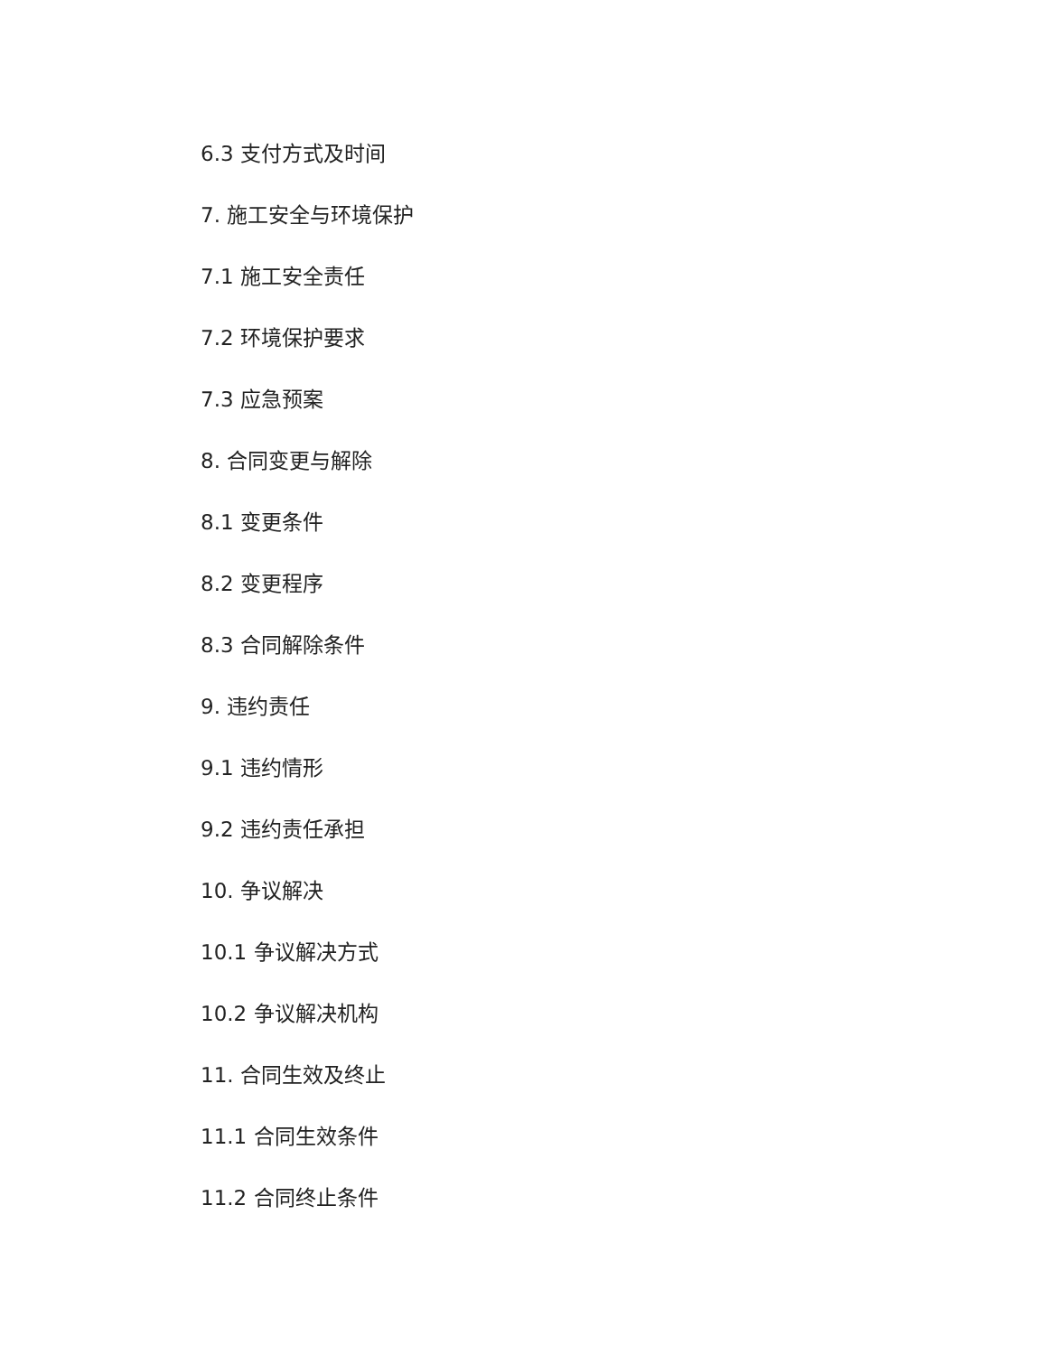6.3 支付方式及时间
7. 施工安全与环境保护
7.1 施工安全责任
7.2 环境保护要求
7.3 应急预案
8. 合同变更与解除
8.1 变更条件
8.2 变更程序
8.3 合同解除条件
9. 违约责任
9.1 违约情形
9.2 违约责任承担
10. 争议解决
10.1 争议解决方式
10.2 争议解决机构
11. 合同生效及终止
11.1 合同生效条件
11.2 合同终止条件